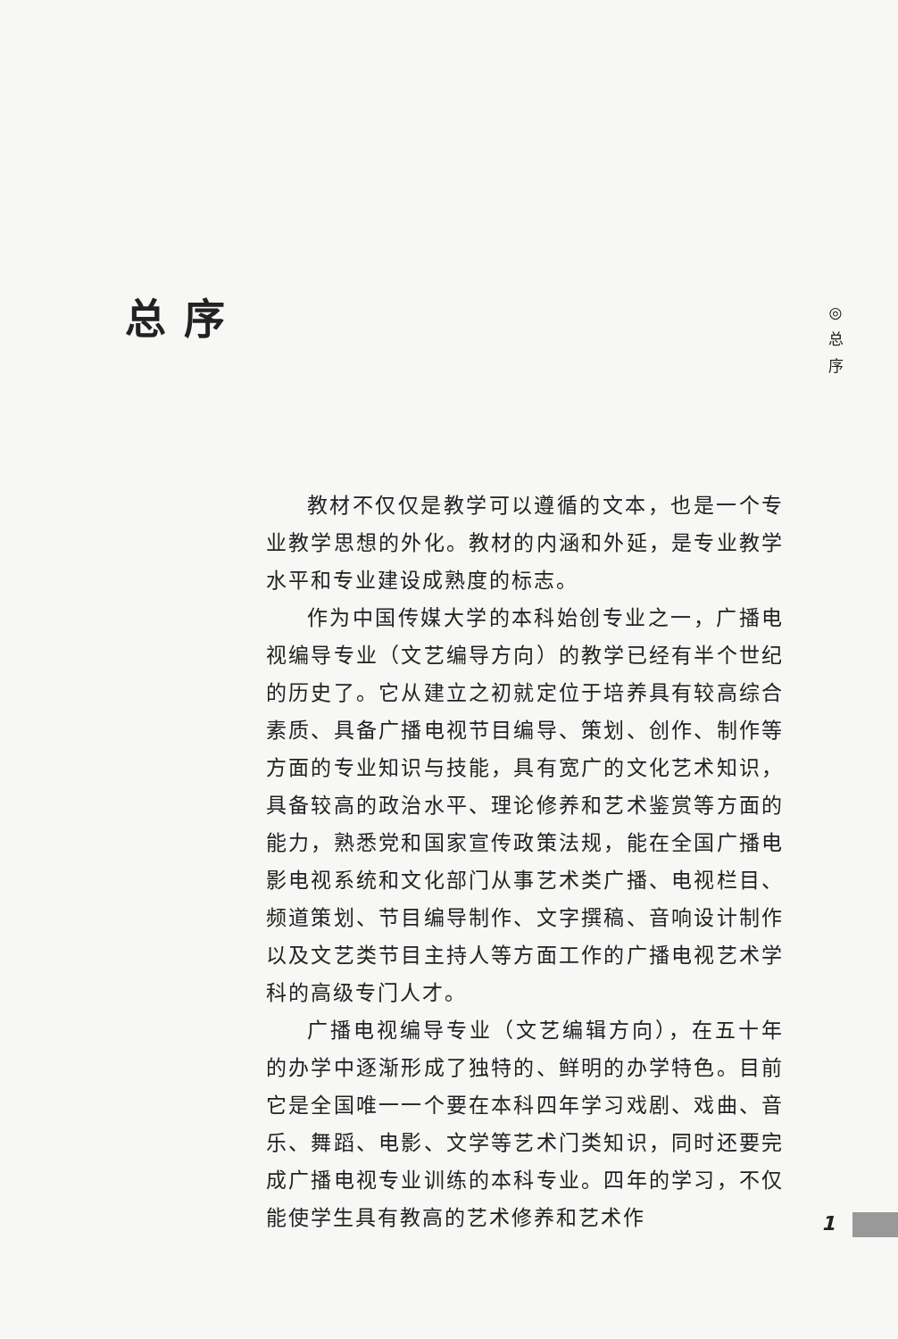总序
◎ 总 序
教材不仅仅是教学可以遵循的文本，也是一个专业教学思想的外化。教材的内涵和外延，是专业教学水平和专业建设成熟度的标志。
作为中国传媒大学的本科始创专业之一，广播电视编导专业（文艺编导方向）的教学已经有半个世纪的历史了。它从建立之初就定位于培养具有较高综合素质、具备广播电视节目编导、策划、创作、制作等方面的专业知识与技能，具有宽广的文化艺术知识，具备较高的政治水平、理论修养和艺术鉴赏等方面的能力，熟悉党和国家宣传政策法规，能在全国广播电影电视系统和文化部门从事艺术类广播、电视栏目、频道策划、节目编导制作、文字撰稿、音响设计制作以及文艺类节目主持人等方面工作的广播电视艺术学科的高级专门人才。
广播电视编导专业（文艺编辑方向），在五十年的办学中逐渐形成了独特的、鲜明的办学特色。目前它是全国唯一一个要在本科四年学习戏剧、戏曲、音乐、舞蹈、电影、文学等艺术门类知识，同时还要完成广播电视专业训练的本科专业。四年的学习，不仅能使学生具有教高的艺术修养和艺术作
1